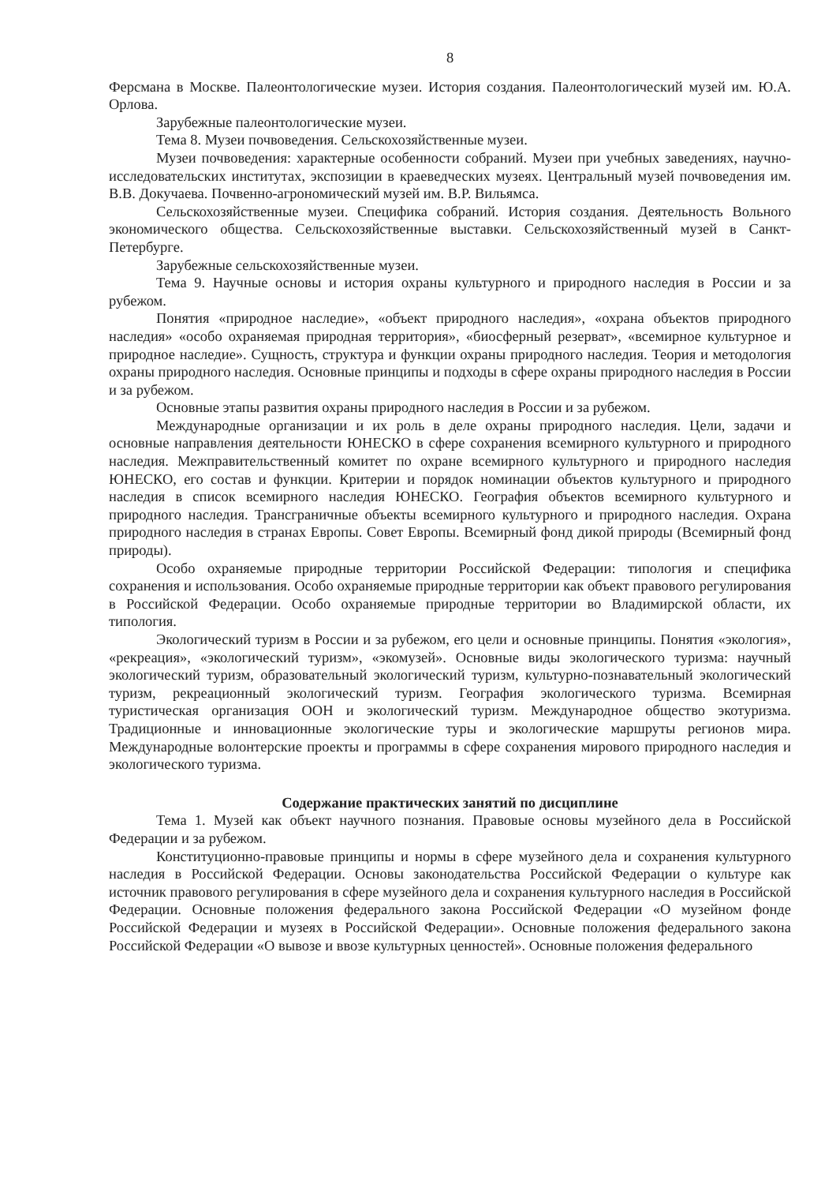8
Ферсмана в Москве. Палеонтологические музеи. История создания. Палеонтологический музей им. Ю.А. Орлова.
Зарубежные палеонтологические музеи.
Тема 8. Музеи почвоведения. Сельскохозяйственные музеи.
Музеи почвоведения: характерные особенности собраний. Музеи при учебных заведениях, научно-исследовательских институтах, экспозиции в краеведческих музеях. Центральный музей почвоведения им. В.В. Докучаева. Почвенно-агрономический музей им. В.Р. Вильямса.
Сельскохозяйственные музеи. Специфика собраний. История создания. Деятельность Вольного экономического общества. Сельскохозяйственные выставки. Сельскохозяйственный музей в Санкт-Петербурге.
Зарубежные сельскохозяйственные музеи.
Тема 9. Научные основы и история охраны культурного и природного наследия в России и за рубежом.
Понятия «природное наследие», «объект природного наследия», «охрана объектов природного наследия» «особо охраняемая природная территория», «биосферный резерват», «всемирное культурное и природное наследие». Сущность, структура и функции охраны природного наследия. Теория и методология охраны природного наследия. Основные принципы и подходы в сфере охраны природного наследия в России и за рубежом.
Основные этапы развития охраны природного наследия в России и за рубежом.
Международные организации и их роль в деле охраны природного наследия. Цели, задачи и основные направления деятельности ЮНЕСКО в сфере сохранения всемирного культурного и природного наследия. Межправительственный комитет по охране всемирного культурного и природного наследия ЮНЕСКО, его состав и функции. Критерии и порядок номинации объектов культурного и природного наследия в список всемирного наследия ЮНЕСКО. География объектов всемирного культурного и природного наследия. Трансграничные объекты всемирного культурного и природного наследия. Охрана природного наследия в странах Европы. Совет Европы. Всемирный фонд дикой природы (Всемирный фонд природы).
Особо охраняемые природные территории Российской Федерации: типология и специфика сохранения и использования. Особо охраняемые природные территории как объект правового регулирования в Российской Федерации. Особо охраняемые природные территории во Владимирской области, их типология.
Экологический туризм в России и за рубежом, его цели и основные принципы. Понятия «экология», «рекреация», «экологический туризм», «экомузей». Основные виды экологического туризма: научный экологический туризм, образовательный экологический туризм, культурно-познавательный экологический туризм, рекреационный экологический туризм. География экологического туризма. Всемирная туристическая организация ООН и экологический туризм. Международное общество экотуризма. Традиционные и инновационные экологические туры и экологические маршруты регионов мира. Международные волонтерские проекты и программы в сфере сохранения мирового природного наследия и экологического туризма.
Содержание практических занятий по дисциплине
Тема 1. Музей как объект научного познания. Правовые основы музейного дела в Российской Федерации и за рубежом.
Конституционно-правовые принципы и нормы в сфере музейного дела и сохранения культурного наследия в Российской Федерации. Основы законодательства Российской Федерации о культуре как источник правового регулирования в сфере музейного дела и сохранения культурного наследия в Российской Федерации. Основные положения федерального закона Российской Федерации «О музейном фонде Российской Федерации и музеях в Российской Федерации». Основные положения федерального закона Российской Федерации «О вывозе и ввозе культурных ценностей». Основные положения федерального